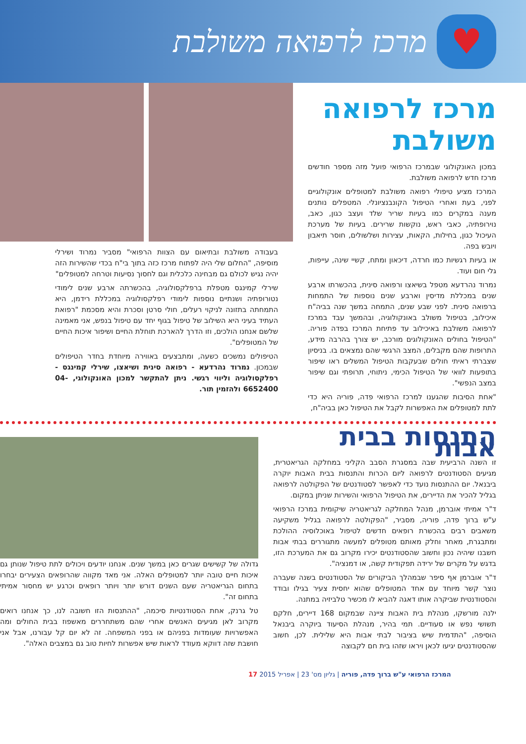♥
מרכז לרפואה משולבת
מרכז לרפואה משולבת
במכון האונקולוגי שבמרכז הרפואי פועל מזה מספר חודשים מרכז חדש לרפואה משולבת.
המרכז מציע טיפולי רפואה משולבת למטופלים אונקולוגיים לפני, בעת ואחרי הטיפול הקונבנציונלי. המטפלים נותנים מענה במקרים כמו בעיות שריר שלד ועצב כגון, כאב, נוירופתיה, כאבי ראש, נוקשות שרירים. בעיות של מערכת העיכול כגון, בחילות, הקאות, עצירות ושלשולים, חוסר תיאבון ויובש בפה.
או בעיות רגשיות כמו חרדה, דיכאון ומתח, קשיי שינה, עייפות, גלי חום ועוד.
נמרוד נהרדעא מטפל בשיאצו ורפואה סינית, בהכשרתו ארבע שנים במכללת מדיסין וארבע שנים נוספות של התמחות ברפואה סינית. לפני שבע שנים, התמחה במשך שנה בביה"ח איכילוב, בטיפול משולב באונקולוגיה, ובהמשך עבד במרכז לרפואה משולבת באיכילוב עד פתיחת המרכז בפדה פוריה. "הטיפול בחולים האונקולוגים מורכב, יש צורך בהרבה מידע, התרופות שהם מקבלים, המצב הרגשי שהם נמצאים בו. בניסיון שצברתי ראיתי חולים שבעקבות הטיפול המשלים ראו שיפור בתופעות לוואי של הטיפול הכימי, ניתוחי, תרופתי וגם שיפור במצב הנפשי".
"אחת הסיבות שהגענו למרכז הרפואי פדה, פוריה היא כדי לתת למטופלים את האפשרות לקבל את הטיפול כאן בביה"ח,
בעבודה משולבת ובתיאום עם הצוות הרפואי" מסביר נמרוד ושירלי מוסיפה, "החלום שלי היה לפתוח מרכז כזה בתוך בי"ח בכדי שהשירות הזה יהיה נגיש לכולם גם מבחינה כלכלית וגם לחסוך נסיעות וטרחה למטופלים"
שירלי קמינגס מטפלת ברפלקסולוגיה, בהכשרתה ארבע שנים לימודי נטורופתיה ושנתיים נוספות לימודי רפלקסולוגיה במכללת רידמן, היא התמחתה בתזונה לניקוי רעלים, חולי סרטן וסכרת והיא מסכמת "רפואת העתיד בעיני היא השילוב של טיפול בגוף יחד עם טיפול בנפש, אני מאמינה שלשם אנחנו הולכים, וזו הדרך להארכת תוחלת החיים ושיפור איכות החיים של המטופלים".
הטיפולים נמשכים כשעה, ומתבצעים באווירה מיוחדת בחדר הטיפולים שבמכון. נמרוד נהרדעא - רפואה סינית ושיאצו, שירלי קמינגס - רפלקסולוגיה וליווי רגשי. ניתן להתקשר למכון האונקולוגי, 04-6652400 ולהזמין תור.
התנסות בבית אבות
זו השנה הרביעית שבה במסגרת הסבב הקליני במחלקה הגריאטרית, מגיעים הסטודנטים לרפואה ליום הכרות והתנסות בבית האבות יוקרה ביבנאל. יום ההתנסות נועד כדי לאפשר לסטודנטים של הפקולטה לרפואה בגליל להכיר את הדיירים, את הטיפול הרפואי והשירות שניתן במקום.
ד"ר אמיתי אוברמן, מנהל המחלקה לגריאטריה שיקומית במרכז הרפואי ע"ש ברוך פדה, פוריה, מסביר, "הפקולטה לרפואה בגליל משקיעה משאבים רבים בהכשרת רופאים חדשים לטיפול באוכלוסיה ההולכת ומתבגרת, מאחר וחלק מאותם מטופלים למעשה מתגוררים בבתי אבות חשבנו שיהיה נכון וחשוב שהסטודנטים יכירו מקרוב גם את המערכת הזו, בדגש על מקרים של ירידה תפקודית קשה, או דמנציה".
ד"ר אוברמן אף סיפר שבמהלך הביקורים של הסטודנטים בשנה שעברה נוצר קשר מיוחד עם אחד המטופלים שהוא יחסית צעיר בגילו ובודד והסטודנטית שביקרה אותו דאגה להביא לו מכשיר טלביזיה במתנה.
ילנה מורשקו, מנהלת בית האבות ציינה שבמקום 168 דיירים, חלקם תשושי נפש או סעודיים. תמי בהיר, מנהלת הסיעוד ביוקרה ביבנאל הוסיפה, "התדמית שיש בציבור לבתי אבות היא שלילית. לכן, חשוב שהסטודנטים יגיעו לכאן ויראו שזהו בית חם לקבוצה
גדולה של קשישים שגרים כאן במשך שנים. אנחנו יודעים ויכולים לתת טיפול שנותן גם איכות חיים טובה יותר למטופלים האלה. אני מאד מקווה שהרופאים הצעירים יבחרו בתחום הגריאטריה שעם השנים דורש יותר ויותר רופאים וכרגע יש מחסור אמיתי בתחום זה".
טל גרנק, אחת הסטודנטיות סיכמה, "ההתנסות הזו חשובה לנו, כך אנחנו רואים מקרוב לאן מגיעים האנשים אחרי שהם משתחררים מאשפוז בבית החולים ומה האפשרויות שעומדות בפניהם או בפני המשפחה. זה לא יום קל עבורנו, אבל אני חושבת שזה דווקא מעודד לראות שיש אפשרות לחיות טוב גם במצבים האלה".
המרכז הרפואי ע"ש ברוך פדה, פוריה | גליון מס' 23 | אפריל 2015 17